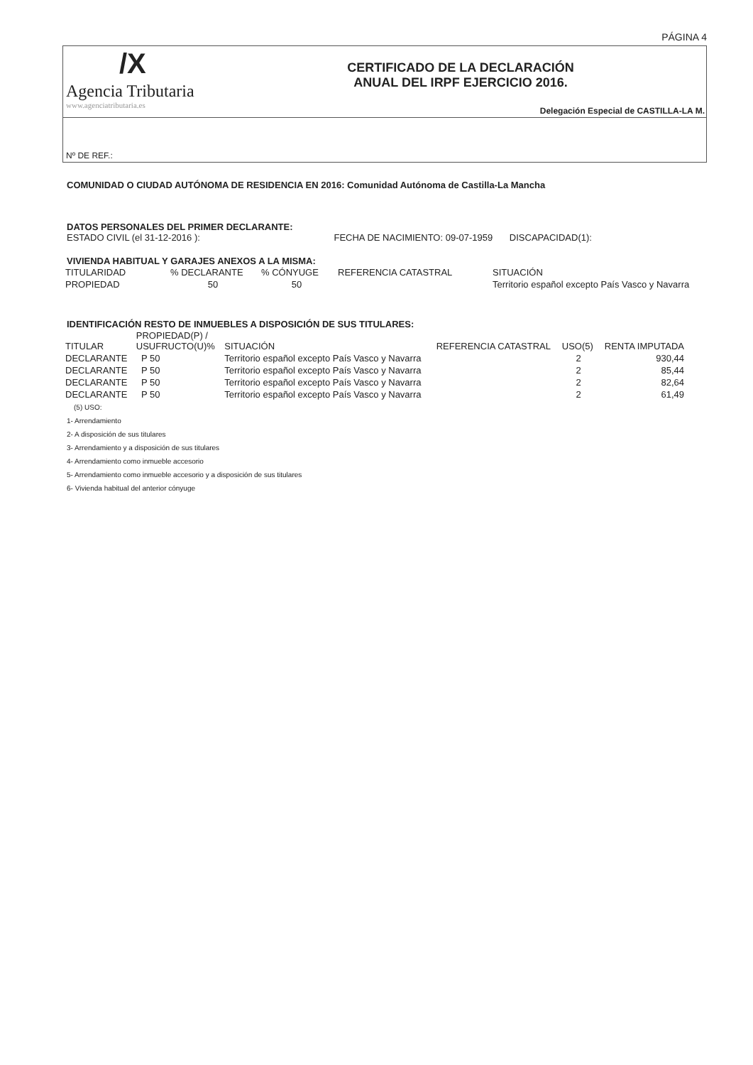PÁGINA 4
/X
Agencia Tributaria
www.agenciatributaria.es
CERTIFICADO DE LA DECLARACIÓN
ANUAL DEL IRPF EJERCICIO 2016.
Delegación Especial de CASTILLA-LA M.
Nº DE REF.:
COMUNIDAD O CIUDAD AUTÓNOMA DE RESIDENCIA EN 2016: Comunidad Autónoma de Castilla-La Mancha
DATOS PERSONALES DEL PRIMER DECLARANTE:
ESTADO CIVIL (el 31-12-2016 ): FECHA DE NACIMIENTO: 09-07-1959 DISCAPACIDAD(1):
VIVIENDA HABITUAL Y GARAJES ANEXOS A LA MISMA:
| TITULARIDAD | % DECLARANTE | % CÓNYUGE | REFERENCIA CATASTRAL | SITUACIÓN |
| --- | --- | --- | --- | --- |
| PROPIEDAD | 50 | 50 | | Territorio español excepto País Vasco y Navarra |
IDENTIFICACIÓN RESTO DE INMUEBLES A DISPOSICIÓN DE SUS TITULARES:
| TITULAR | PROPIEDAD(P) / USUFRUCTO(U)% | SITUACIÓN | REFERENCIA CATASTRAL | USO(5) | RENTA IMPUTADA |
| --- | --- | --- | --- | --- | --- |
| DECLARANTE | P 50 | Territorio español excepto País Vasco y Navarra | | 2 | 930,44 |
| DECLARANTE | P 50 | Territorio español excepto País Vasco y Navarra | | 2 | 85,44 |
| DECLARANTE | P 50 | Territorio español excepto País Vasco y Navarra | | 2 | 82,64 |
| DECLARANTE | P 50 | Territorio español excepto País Vasco y Navarra | | 2 | 61,49 |
(5) USO:
1- Arrendamiento
2- A disposición de sus titulares
3- Arrendamiento y a disposición de sus titulares
4- Arrendamiento como inmueble accesorio
5- Arrendamiento como inmueble accesorio y a disposición de sus titulares
6- Vivienda habitual del anterior cónyuge